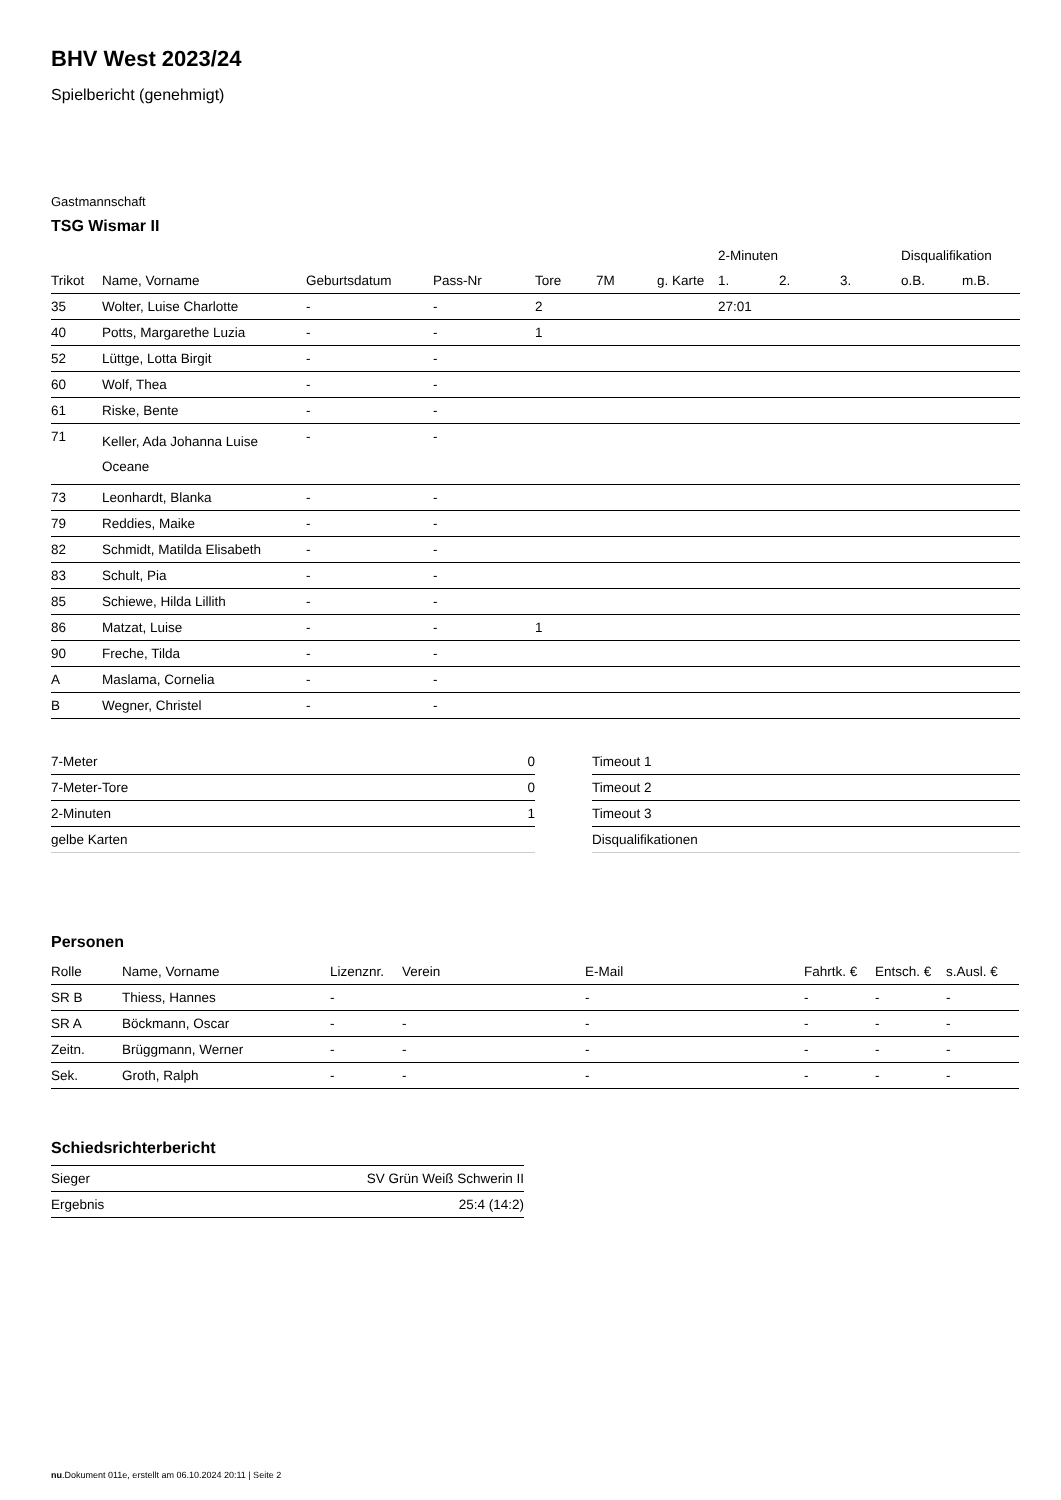BHV West 2023/24
Spielbericht (genehmigt)
Gastmannschaft
TSG Wismar II
| | | | | | | | 2-Minuten | | | Disqualifikation | |
| --- | --- | --- | --- | --- | --- | --- | --- | --- | --- | --- | --- |
| Trikot | Name, Vorname | Geburtsdatum | Pass-Nr | Tore | 7M | g. Karte | 1. | 2. | 3. | o.B. | m.B. |
| 35 | Wolter, Luise Charlotte | - | - | 2 | | | 27:01 | | | | |
| 40 | Potts, Margarethe Luzia | - | - | 1 | | | | | | | |
| 52 | Lüttge, Lotta Birgit | - | - | | | | | | | | |
| 60 | Wolf, Thea | - | - | | | | | | | | |
| 61 | Riske, Bente | - | - | | | | | | | | |
| 71 | Keller, Ada Johanna Luise Oceane | - | - | | | | | | | | |
| 73 | Leonhardt, Blanka | - | - | | | | | | | | |
| 79 | Reddies, Maike | - | - | | | | | | | | |
| 82 | Schmidt, Matilda Elisabeth | - | - | | | | | | | | |
| 83 | Schult, Pia | - | - | | | | | | | | |
| 85 | Schiewe, Hilda Lillith | - | - | | | | | | | | |
| 86 | Matzat, Luise | - | - | 1 | | | | | | | |
| 90 | Freche, Tilda | - | - | | | | | | | | |
| A | Maslama, Cornelia | - | - | | | | | | | | |
| B | Wegner, Christel | - | - | | | | | | | | |
| 7-Meter | 0 |
| 7-Meter-Tore | 0 |
| 2-Minuten | 1 |
| gelbe Karten | |
| Timeout 1 |
| Timeout 2 |
| Timeout 3 |
| Disqualifikationen |
Personen
| Rolle | Name, Vorname | Lizenznr. | Verein | E-Mail | Fahrtk. € | Entsch. € | s.Ausl. € |
| --- | --- | --- | --- | --- | --- | --- | --- |
| SR B | Thiess, Hannes | - | | - | - | - | - |
| SR A | Böckmann, Oscar | - | - | - | - | - | - |
| Zeitn. | Brüggmann, Werner | - | - | - | - | - | - |
| Sek. | Groth, Ralph | - | - | - | - | - | - |
Schiedsrichterbericht
| Sieger | SV Grün Weiß Schwerin II |
| Ergebnis | 25:4 (14:2) |
nu.Dokument 011e, erstellt am 06.10.2024 20:11 | Seite 2